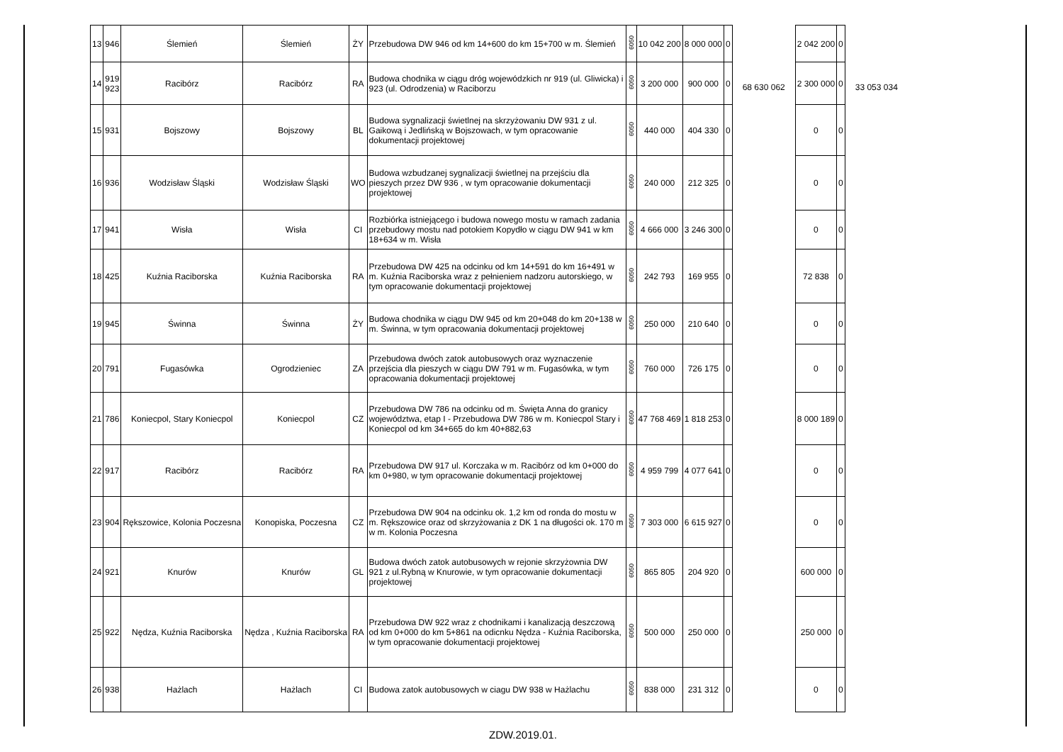| 13 | 946 | Ślemień | Ślemień | ŻY | Przebudowa DW 946 od km 14+600 do km 15+700 w m. Ślemień | 6050 | 10 042 200 | 8 000 000 | 0 | 68 630 062 | 2 042 200 | 0 | 33 053 034 |
| 14 | 919 923 | Racibórz | Racibórz | RA | Budowa chodnika w ciągu dróg wojewódzkich nr 919 (ul. Gliwicka) i 923 (ul. Odrodzenia) w Raciborzu | 6050 | 3 200 000 | 900 000 | 0 | | 2 300 000 | 0 | |
| 15 | 931 | Bojszowy | Bojszowy | BL | Budowa sygnalizacji świetlnej na skrzyżowaniu DW 931 z ul. Gaikową i Jedlińską w Bojszowach, w tym opracowanie dokumentacji projektowej | 6050 | 440 000 | 404 330 | 0 | | 0 | 0 | |
| 16 | 936 | Wodzisław Śląski | Wodzisław Śląski | WO | Budowa wzbudzanej sygnalizacji świetlnej na przejściu dla pieszych przez DW 936 , w tym opracowanie dokumentacji projektowej | 6050 | 240 000 | 212 325 | 0 | | 0 | 0 | |
| 17 | 941 | Wisła | Wisła | CI | Rozbiórka istniejącego i budowa nowego mostu w ramach zadania przebudowy mostu nad potokiem Kopydło w ciągu DW 941 w km 18+634 w m. Wisła | 6050 | 4 666 000 | 3 246 300 | 0 | | 0 | 0 | |
| 18 | 425 | Kuźnia Raciborska | Kuźnia Raciborska | RA | Przebudowa DW 425 na odcinku od km 14+591 do km 16+491 w m. Kuźnia Raciborska wraz z pełnieniem nadzoru autorskiego, w tym opracowanie dokumentacji projektowej | 6050 | 242 793 | 169 955 | 0 | | 72 838 | 0 | |
| 19 | 945 | Świnna | Świnna | ŻY | Budowa chodnika w ciągu DW 945 od km 20+048 do km 20+138 w m. Świnna, w tym opracowania dokumentacji projektowej | 6050 | 250 000 | 210 640 | 0 | | 0 | 0 | |
| 20 | 791 | Fugasówka | Ogrodzieniec | ZA | Przebudowa dwóch zatok autobusowych oraz wyznaczenie przejścia dla pieszych w ciągu DW 791 w m. Fugasówka, w tym opracowania dokumentacji projektowej | 6050 | 760 000 | 726 175 | 0 | | 0 | 0 | |
| 21 | 786 | Koniecpol, Stary Koniecpol | Koniecpol | CZ | Przebudowa DW 786 na odcinku od m. Święta Anna do granicy województwa, etap I - Przebudowa DW 786 w m. Koniecpol Stary i Koniecpol od km 34+665 do km 40+882,63 | 6050 | 47 768 469 | 1 818 253 | 0 | | 8 000 189 | 0 | |
| 22 | 917 | Racibórz | Racibórz | RA | Przebudowa DW 917 ul. Korczaka w m. Racibórz od km 0+000 do km 0+980, w tym opracowanie dokumentacji projektowej | 6050 | 4 959 799 | 4 077 641 | 0 | | 0 | 0 | |
| 23 | 904 | Rększowice, Kolonia Poczesna | Konopiska, Poczesna | CZ | Przebudowa DW 904 na odcinku ok. 1,2 km od ronda do mostu w m. Rększowice oraz od skrzyżowania z DK 1 na długości ok. 170 m w m. Kolonia Poczesna | 6050 | 7 303 000 | 6 615 927 | 0 | | 0 | 0 | |
| 24 | 921 | Knurów | Knurów | GL | Budowa dwóch zatok autobusowych w rejonie skrzyżownia DW 921 z ul.Rybną w Knurowie, w tym opracowanie dokumentacji projektowej | 6050 | 865 805 | 204 920 | 0 | | 600 000 | 0 | |
| 25 | 922 | Nędza, Kuźnia Raciborska | Nędza , Kuźnia Raciborska | RA | Przebudowa DW 922 wraz z chodnikami i kanalizacją deszczową od km 0+000 do km 5+861 na odicnku Nędza - Kuźnia Raciborska, w tym opracowanie dokumentacji projektowej | 6050 | 500 000 | 250 000 | 0 | | 250 000 | 0 | |
| 26 | 938 | Hażlach | Hażlach | CI | Budowa zatok autobusowych w ciagu DW 938 w Hażlachu | 6050 | 838 000 | 231 312 | 0 | | 0 | 0 | |
ZDW.2019.01.